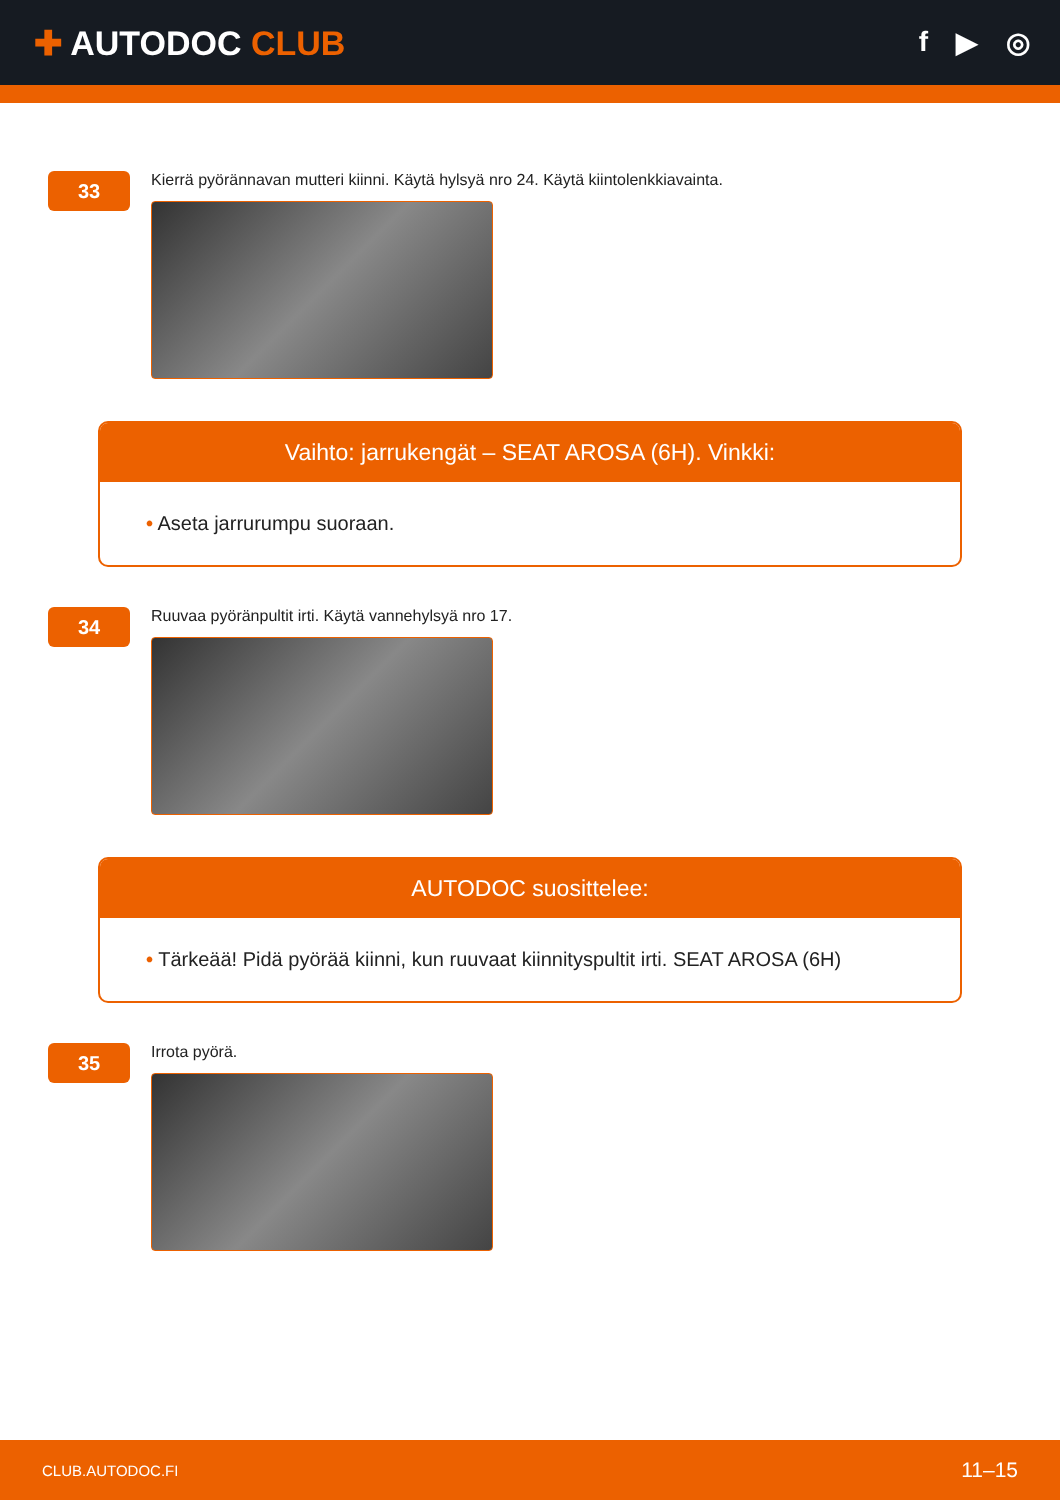✚ AUTODOC CLUB
f ▶ ◎
33
Kierrä pyörännavan mutteri kiinni. Käytä hylsyä nro 24. Käytä kiintolenkkiavainta.
Vaihto: jarrukengät – SEAT AROSA (6H). Vinkki:
• Aseta jarrurumpu suoraan.
34
Ruuvaa pyöränpultit irti. Käytä vannehylsyä nro 17.
AUTODOC suosittelee:
• Tärkeää! Pidä pyörää kiinni, kun ruuvaat kiinnityspultit irti. SEAT AROSA (6H)
35
Irrota pyörä.
CLUB.AUTODOC.FI 11–15